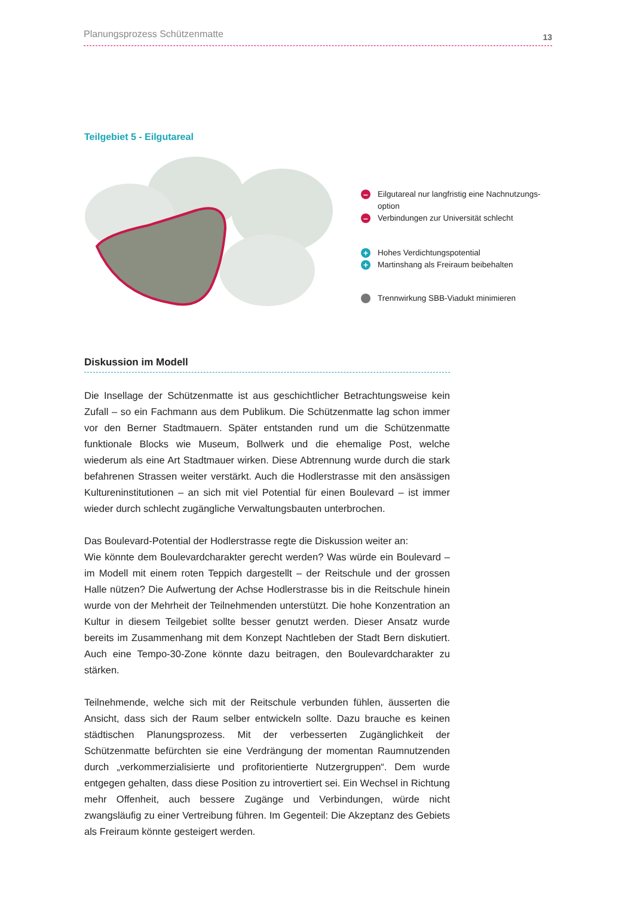Planungsprozess Schützenmatte 13
Teilgebiet 5 - Eilgutareal
– Eilgutareal nur langfristig eine Nachnutzungs-
option
– Verbindungen zur Universität schlecht
+ Hohes Verdichtungspotential
+ Martinshang als Freiraum beibehalten
Trennwirkung SBB-Viadukt minimieren
Diskussion im Modell
Die Insellage der Schützenmatte ist aus geschichtlicher Betrachtungsweise kein Zufall – so ein Fachmann aus dem Publikum. Die Schützenmatte lag schon immer vor den Berner Stadtmauern. Später entstanden rund um die Schützenmatte funktionale Blocks wie Museum, Bollwerk und die ehemalige Post, welche wiederum als eine Art Stadtmauer wirken. Diese Abtrennung wurde durch die stark befahrenen Strassen weiter verstärkt. Auch die Hodlerstrasse mit den ansässigen Kultureninstitutionen – an sich mit viel Potential für einen Boulevard – ist immer wieder durch schlecht zugängliche Verwaltungsbauten unterbrochen.
Das Boulevard-Potential der Hodlerstrasse regte die Diskussion weiter an:
Wie könnte dem Boulevardcharakter gerecht werden? Was würde ein Boulevard – im Modell mit einem roten Teppich dargestellt – der Reitschule und der grossen Halle nützen? Die Aufwertung der Achse Hodlerstrasse bis in die Reitschule hinein wurde von der Mehrheit der Teilnehmenden unterstützt. Die hohe Konzentration an Kultur in diesem Teilgebiet sollte besser genutzt werden. Dieser Ansatz wurde bereits im Zusammenhang mit dem Konzept Nachtleben der Stadt Bern diskutiert. Auch eine Tempo-30-Zone könnte dazu beitragen, den Boulevardcharakter zu stärken.
Teilnehmende, welche sich mit der Reitschule verbunden fühlen, äusserten die Ansicht, dass sich der Raum selber entwickeln sollte. Dazu brauche es keinen städtischen Planungsprozess. Mit der verbesserten Zugänglichkeit der Schützenmatte befürchten sie eine Verdrängung der momentan Raumnutzenden durch „verkommerzialisierte und profitorientierte Nutzergruppen“. Dem wurde entgegen gehalten, dass diese Position zu introvertiert sei. Ein Wechsel in Richtung mehr Offenheit, auch bessere Zugänge und Verbindungen, würde nicht zwangsläufig zu einer Vertreibung führen. Im Gegenteil: Die Akzeptanz des Gebiets als Freiraum könnte gesteigert werden.